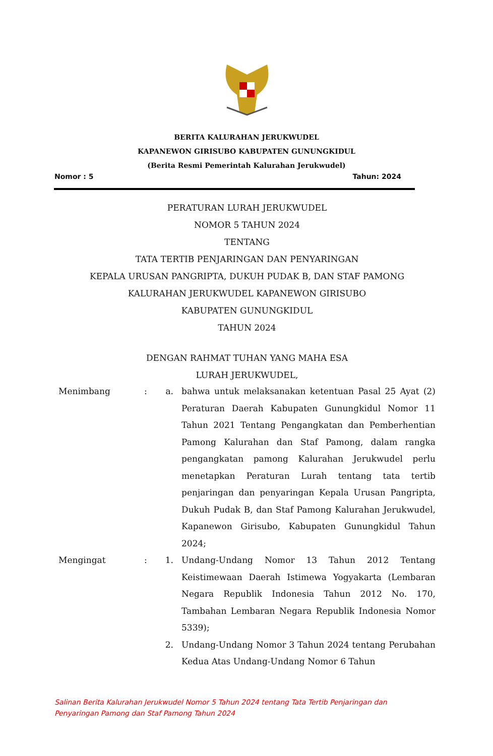BERITA KALURAHAN JERUKWUDEL
KAPANEWON GIRISUBO KABUPATEN GUNUNGKIDUL
(Berita Resmi Pemerintah Kalurahan Jerukwudel)
Nomor : 5 Tahun: 2024
PERATURAN LURAH JERUKWUDEL
NOMOR 5 TAHUN 2024
TENTANG
TATA TERTIB PENJARINGAN DAN PENYARINGAN
KEPALA URUSAN PANGRIPTA, DUKUH PUDAK B, DAN STAF PAMONG
KALURAHAN JERUKWUDEL KAPANEWON GIRISUBO
KABUPATEN GUNUNGKIDUL
TAHUN 2024
DENGAN RAHMAT TUHAN YANG MAHA ESA
LURAH JERUKWUDEL,
Menimbang : a. bahwa untuk melaksanakan ketentuan Pasal 25 Ayat (2) Peraturan Daerah Kabupaten Gunungkidul Nomor 11 Tahun 2021 Tentang Pengangkatan dan Pemberhentian Pamong Kalurahan dan Staf Pamong, dalam rangka pengangkatan pamong Kalurahan Jerukwudel perlu menetapkan Peraturan Lurah tentang tata tertib penjaringan dan penyaringan Kepala Urusan Pangripta, Dukuh Pudak B, dan Staf Pamong Kalurahan Jerukwudel, Kapanewon Girisubo, Kabupaten Gunungkidul Tahun 2024;
Mengingat : 1. Undang-Undang Nomor 13 Tahun 2012 Tentang Keistimewaan Daerah Istimewa Yogyakarta (Lembaran Negara Republik Indonesia Tahun 2012 No. 170, Tambahan Lembaran Negara Republik Indonesia Nomor 5339);
2. Undang-Undang Nomor 3 Tahun 2024 tentang Perubahan Kedua Atas Undang-Undang Nomor 6 Tahun
Salinan Berita Kalurahan Jerukwudel Nomor 5 Tahun 2024 tentang Tata Tertib Penjaringan dan Penyaringan Pamong dan Staf Pamong Tahun 2024